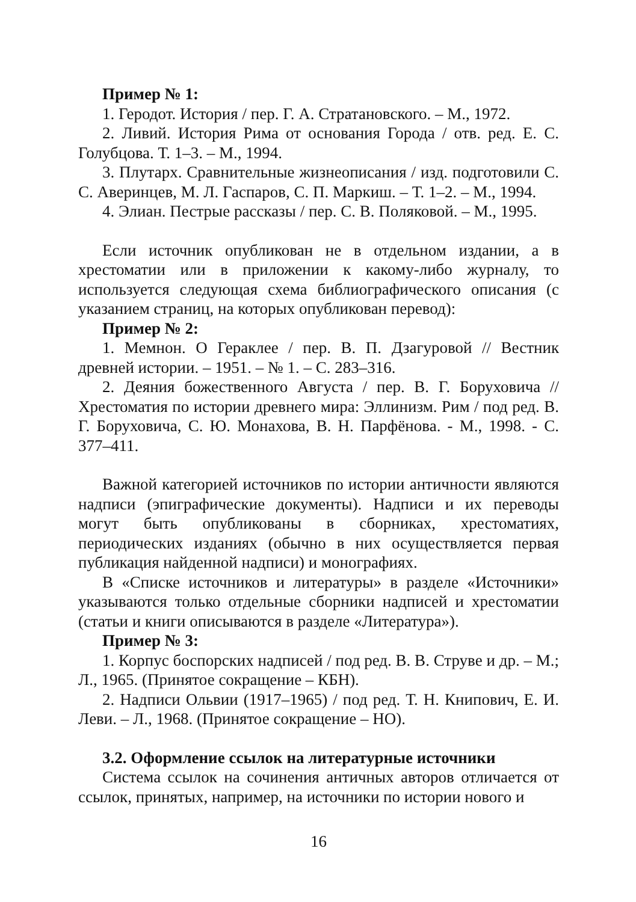Пример № 1:
1. Геродот. История / пер. Г. А. Стратановского. – М., 1972.
2. Ливий. История Рима от основания Города / отв. ред. Е. С. Голубцова. Т. 1–3. – М., 1994.
3. Плутарх. Сравнительные жизнеописания / изд. подготовили С. С. Аверинцев, М. Л. Гаспаров, С. П. Маркиш. – Т. 1–2. – М., 1994.
4. Элиан. Пестрые рассказы / пер. С. В. Поляковой. – М., 1995.
Если источник опубликован не в отдельном издании, а в хрестоматии или в приложении к какому-либо журналу, то используется следующая схема библиографического описания (с указанием страниц, на которых опубликован перевод):
Пример № 2:
1. Мемнон. О Гераклее / пер. В. П. Дзагуровой // Вестник древней истории. – 1951. – № 1. – С. 283–316.
2. Деяния божественного Августа / пер. В. Г. Боруховича // Хрестоматия по истории древнего мира: Эллинизм. Рим / под ред. В. Г. Боруховича, С. Ю. Монахова, В. Н. Парфёнова. - М., 1998. - С. 377–411.
Важной категорией источников по истории античности являются надписи (эпиграфические документы). Надписи и их переводы могут быть опубликованы в сборниках, хрестоматиях, периодических изданиях (обычно в них осуществляется первая публикация найденной надписи) и монографиях.
В «Списке источников и литературы» в разделе «Источники» указываются только отдельные сборники надписей и хрестоматии (статьи и книги описываются в разделе «Литература»).
Пример № 3:
1. Корпус боспорских надписей / под ред. В. В. Струве и др. – М.; Л., 1965. (Принятое сокращение – КБН).
2. Надписи Ольвии (1917–1965) / под ред. Т. Н. Книпович, Е. И. Леви. – Л., 1968. (Принятое сокращение – НО).
3.2. Оформление ссылок на литературные источники
Система ссылок на сочинения античных авторов отличается от ссылок, принятых, например, на источники по истории нового и
16